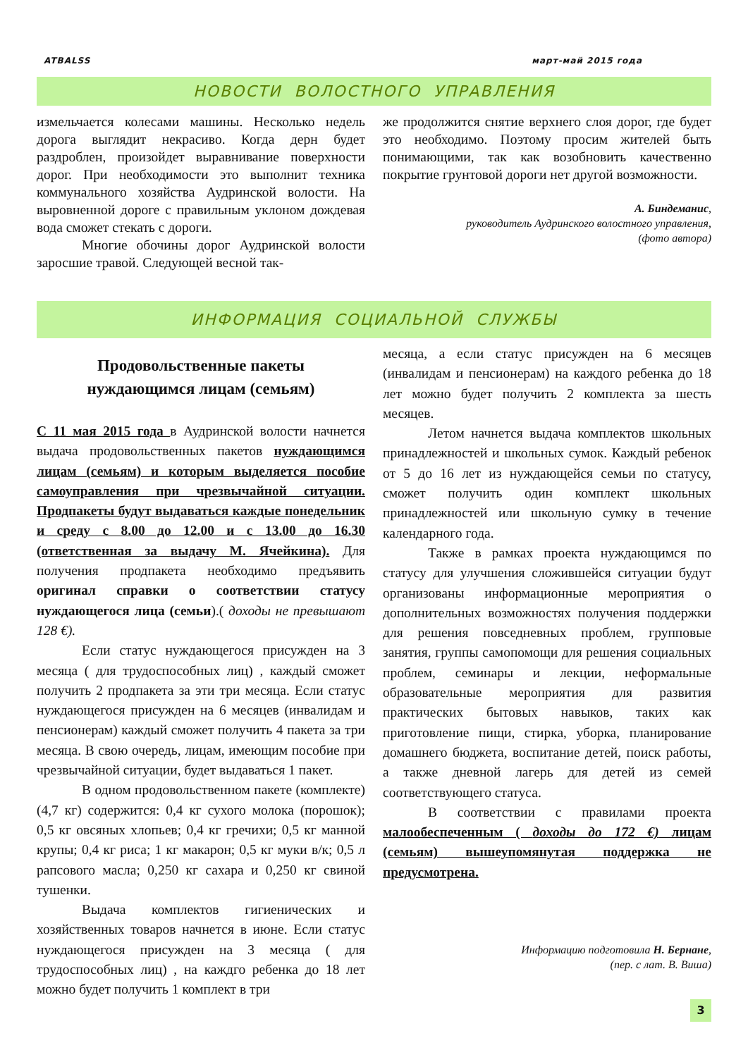ATBALSS март-май 2015 года
НОВОСТИ ВОЛОСТНОГО УПРАВЛЕНИЯ
измельчается колесами машины. Несколько недель дорога выглядит некрасиво. Когда дерн будет раздроблен, произойдет выравнивание поверхности дорог. При необходимости это выполнит техника коммунального хозяйства Аудринской волости. На выровненной дороге с правильным уклоном дождевая вода сможет стекать с дороги.
Многие обочины дорог Аудринской волости заросшие травой. Следующей весной так-
же продолжится снятие верхнего слоя дорог, где будет это необходимо. Поэтому просим жителей быть понимающими, так как возобновить качественно покрытие грунтовой дороги нет другой возможности.
А. Биндеманис,
руководитель Аудринского волостного управления,
(фото автора)
ИНФОРМАЦИЯ СОЦИАЛЬНОЙ СЛУЖБЫ
Продовольственные пакеты
нуждающимся лицам (семьям)
С 11 мая 2015 года в Аудринской волости начнется выдача продовольственных пакетов нуждающимся лицам (семьям) и которым выделяется пособие самоуправления при чрезвычайной ситуации. Продпакеты будут выдаваться каждые понедельник и среду с 8.00 до 12.00 и с 13.00 до 16.30 (ответственная за выдачу М. Ячейкина). Для получения продпакета необходимо предъявить оригинал справки о соответствии статусу нуждающегося лица (семьи).( доходы не превышают 128 €).
Если статус нуждающегося присужден на 3 месяца ( для трудоспособных лиц) , каждый сможет получить 2 продпакета за эти три месяца. Если статус нуждающегося присужден на 6 месяцев (инвалидам и пенсионерам) каждый сможет получить 4 пакета за три месяца. В свою очередь, лицам, имеющим пособие при чрезвычайной ситуации, будет выдаваться 1 пакет.
В одном продовольственном пакете (комплекте) (4,7 кг) содержится: 0,4 кг сухого молока (порошок); 0,5 кг овсяных хлопьев; 0,4 кг гречихи; 0,5 кг манной крупы; 0,4 кг риса; 1 кг макарон; 0,5 кг муки в/к; 0,5 л рапсового масла; 0,250 кг сахара и 0,250 кг свиной тушенки.
Выдача комплектов гигиенических и хозяйственных товаров начнется в июне. Если статус нуждающегося присужден на 3 месяца ( для трудоспособных лиц) , на каждго ребенка до 18 лет можно будет получить 1 комплект в три
месяца, а если статус присужден на 6 месяцев (инвалидам и пенсионерам) на каждого ребенка до 18 лет можно будет получить 2 комплекта за шесть месяцев.
Летом начнется выдача комплектов школьных принадлежностей и школьных сумок. Каждый ребенок от 5 до 16 лет из нуждающейся семьи по статусу, сможет получить один комплект школьных принадлежностей или школьную сумку в течение календарного года.
Также в рамках проекта нуждающимся по статусу для улучшения сложившейся ситуации будут организованы информационные мероприятия о дополнительных возможностях получения поддержки для решения повседневных проблем, групповые занятия, группы самопомощи для решения социальных проблем, семинары и лекции, неформальные образовательные мероприятия для развития практических бытовых навыков, таких как приготовление пищи, стирка, уборка, планирование домашнего бюджета, воспитание детей, поиск работы, а также дневной лагерь для детей из семей соответствующего статуса.
В соответствии с правилами проекта малообеспеченным ( доходы до 172 €) лицам (семьям) вышеупомянутая поддержка не предусмотрена.
Информацию подготовила Н. Бернане,
(пер. с лат. В. Виша)
3